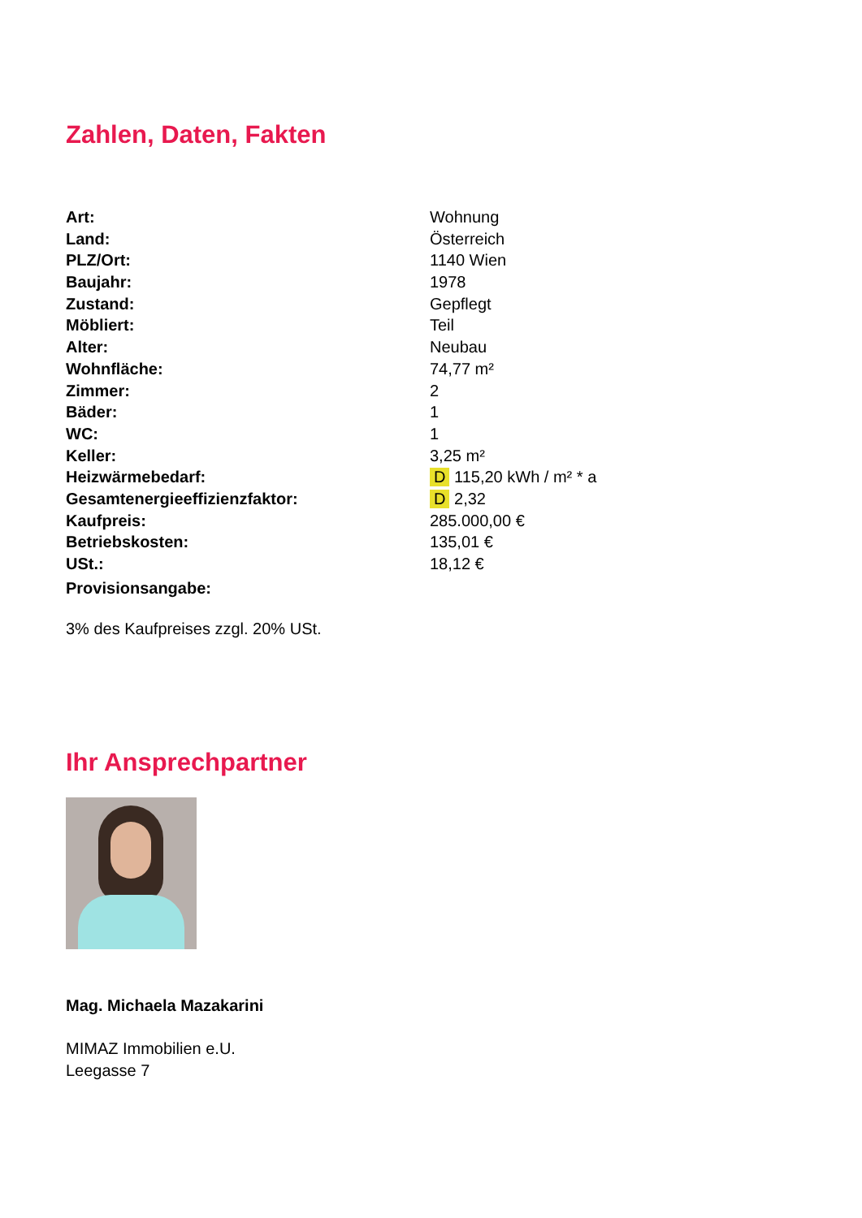Zahlen, Daten, Fakten
| Art: | Wohnung |
| Land: | Österreich |
| PLZ/Ort: | 1140 Wien |
| Baujahr: | 1978 |
| Zustand: | Gepflegt |
| Möbliert: | Teil |
| Alter: | Neubau |
| Wohnfläche: | 74,77 m² |
| Zimmer: | 2 |
| Bäder: | 1 |
| WC: | 1 |
| Keller: | 3,25 m² |
| Heizwärmebedarf: | D 115,20 kWh / m² * a |
| Gesamtenergieeffizienzfaktor: | D 2,32 |
| Kaufpreis: | 285.000,00 € |
| Betriebskosten: | 135,01 € |
| USt.: | 18,12 € |
| Provisionsangabe: | |
3% des Kaufpreises zzgl. 20% USt.
Ihr Ansprechpartner
Mag. Michaela Mazakarini
MIMAZ Immobilien e.U.
Leegasse 7